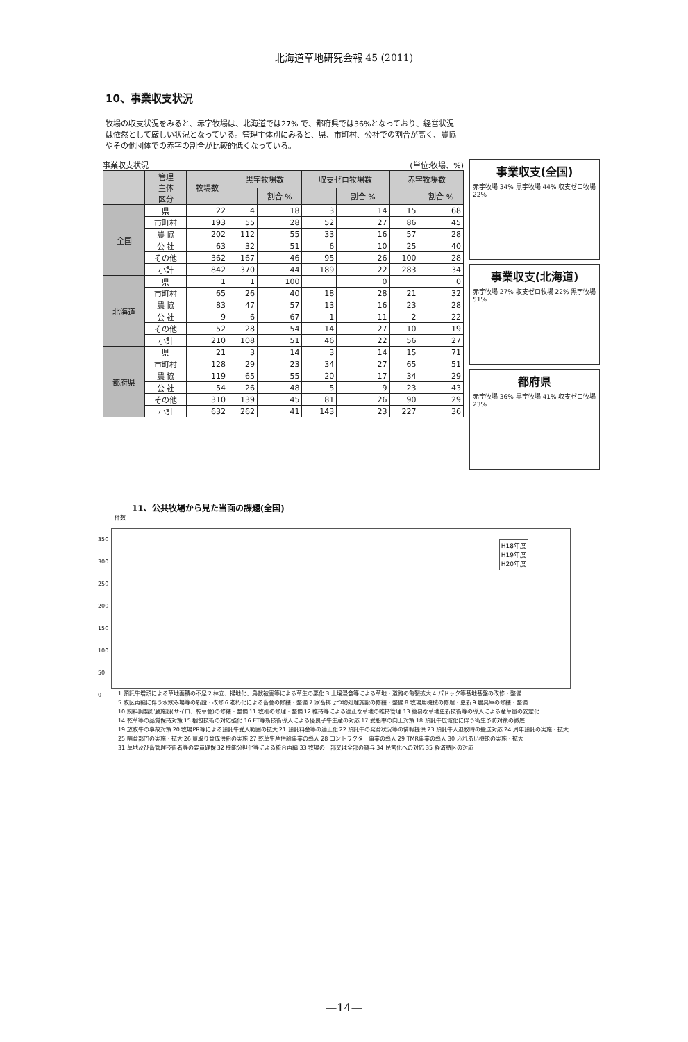北海道草地研究会報 45 (2011)
10、事業収支状況
牧場の収支状況をみると、赤字牧場は、北海道では27% で、都府県では36%となっており、経営状況は依然として厳しい状況となっている。管理主体別にみると、県、市町村、公社での割合が高く、農協やその他団体での赤字の割合が比較的低くなっている。
事業収支状況 (単位:牧場、%)
| | 管理 主体 区分 | 牧場数 | 黒字牧場数 | | 収支ゼロ牧場数 | | 赤字牧場数 | |
| --- | --- | --- | --- | --- | --- | --- | --- | --- |
| | | | | 割合 % | | 割合 % | | 割合 % |
| 全国 | 県 | 22 | 4 | 18 | 3 | 14 | 15 | 68 |
| | 市町村 | 193 | 55 | 28 | 52 | 27 | 86 | 45 |
| | 農 協 | 202 | 112 | 55 | 33 | 16 | 57 | 28 |
| | 公 社 | 63 | 32 | 51 | 6 | 10 | 25 | 40 |
| | その他 | 362 | 167 | 46 | 95 | 26 | 100 | 28 |
| | 小計 | 842 | 370 | 44 | 189 | 22 | 283 | 34 |
| 北海道 | 県 | 1 | 1 | 100 | | 0 | | 0 |
| | 市町村 | 65 | 26 | 40 | 18 | 28 | 21 | 32 |
| | 農 協 | 83 | 47 | 57 | 13 | 16 | 23 | 28 |
| | 公 社 | 9 | 6 | 67 | 1 | 11 | 2 | 22 |
| | その他 | 52 | 28 | 54 | 14 | 27 | 10 | 19 |
| | 小計 | 210 | 108 | 51 | 46 | 22 | 56 | 27 |
| 都府県 | 県 | 21 | 3 | 14 | 3 | 14 | 15 | 71 |
| | 市町村 | 128 | 29 | 23 | 34 | 27 | 65 | 51 |
| | 農 協 | 119 | 65 | 55 | 20 | 17 | 34 | 29 |
| | 公 社 | 54 | 26 | 48 | 5 | 9 | 23 | 43 |
| | その他 | 310 | 139 | 45 | 81 | 26 | 90 | 29 |
| | 小計 | 632 | 262 | 41 | 143 | 23 | 227 | 36 |
事業収支(全国)
赤字牧場 34% 黒字牧場 44% 収支ゼロ牧場 22%
事業収支(北海道)
赤字牧場 27% 収支ゼロ牧場 22% 黒字牧場 51%
都府県
赤字牧場 36% 黒字牧場 41% 収支ゼロ牧場 23%
11、公共牧場から見た当面の課題(全国)
件数
H18年度
H19年度
H20年度
350
300
250
200
150
100
50
0
1 預託牛増頭による草地面積の不足 2 林立、掃地化、鳥獣被害等による草生の悪化 3 土壌浸食等による草地・道路の亀裂拡大 4 パドック等基地基盤の改修・整備 5 牧区再編に伴う水飲み場等の新設・改修 6 老朽化による畜舎の修繕・整備 7 家畜排せつ物処理施設の修繕・整備 8 牧場用機械の修理・更新 9 農具庫の修繕・整備 10 飼料調製貯蔵施設(サイロ、乾草舎)の修繕・整備 11 牧柵の修理・整備 12 維持等による適正な草地の維持管理 13 簡易な草地更新技術等の導入による産草量の安定化 14 乾草等の品質保持対策 15 梱包技術の対応強化 16 ET等新技術導入による優良子牛生産の対応 17 受胎率の向上対策 18 預託牛広域化に伴う衛生予防対策の徹底 19 放牧牛の事故対策 20 牧場PR等による預託牛受入範囲の拡大 21 預託料金等の適正化 22 預託牛の発育状況等の情報提供 23 預託牛入退牧時の搬送対応 24 周年預託の実施・拡大 25 哺育部門の実施・拡大 26 買取り育成供給の実施 27 乾草生産供給事業の導入 28 コントラクター事業の導入 29 TMR事業の導入 30 ふれあい機能の実施・拡大 31 草地及び畜管理技術者等の要員確保 32 機能分担化等による統合再編 33 牧場の一部又は全部の貸与 34 民営化への対応 35 経済特区の対応
—14—